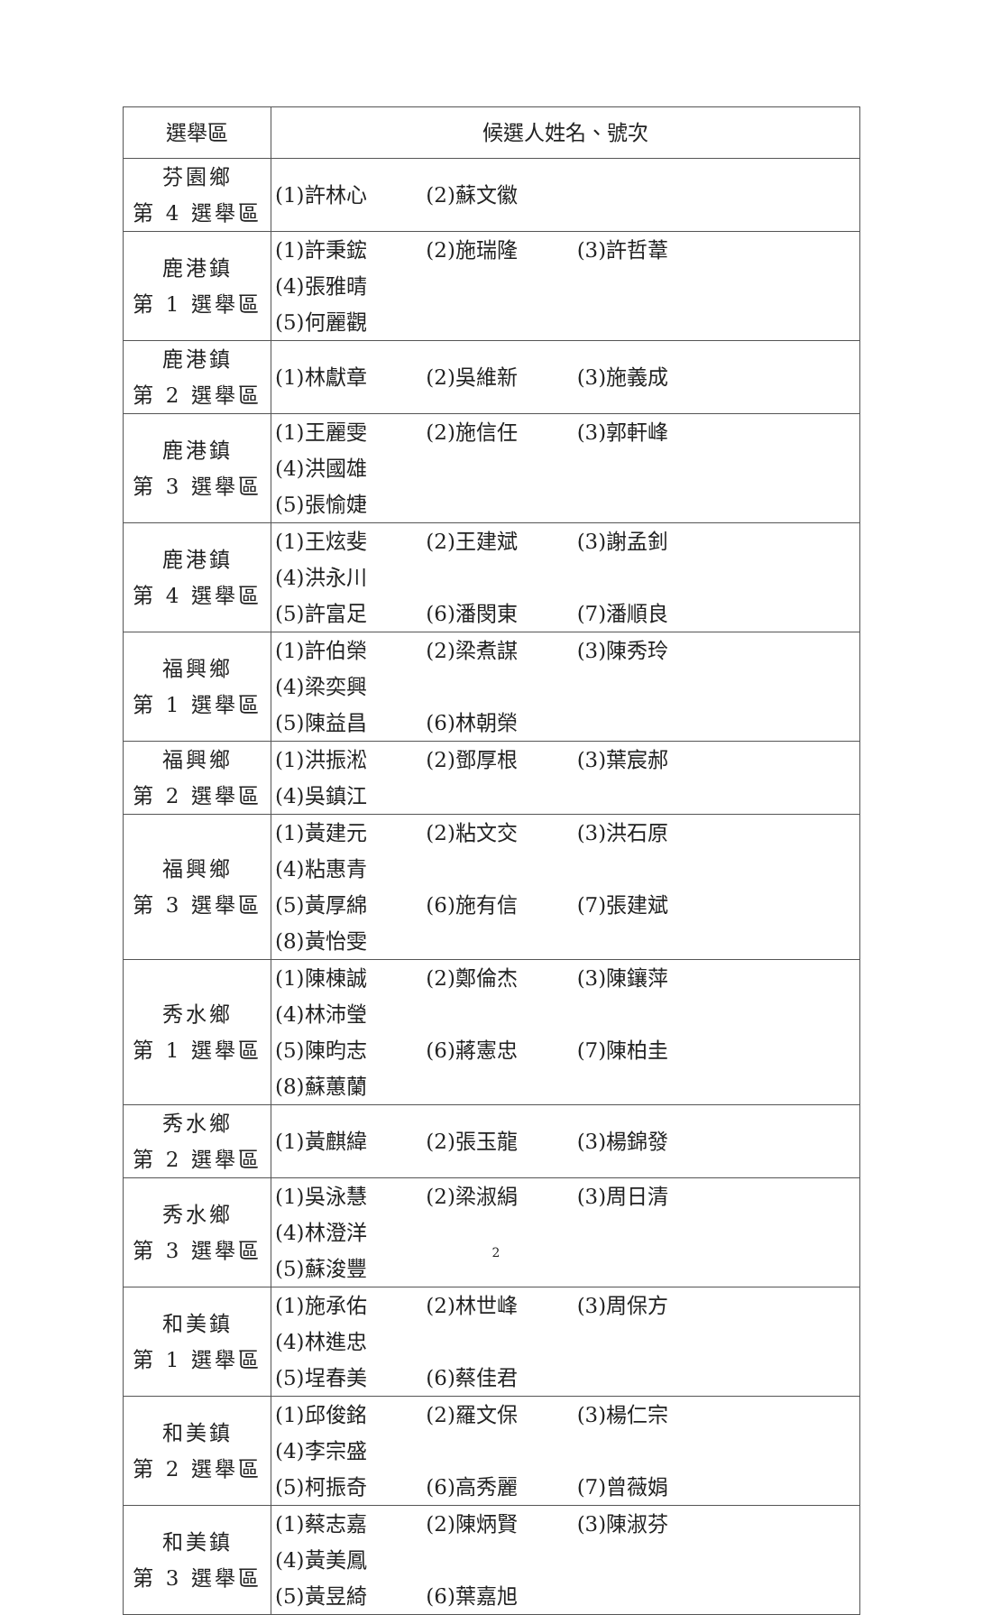| 選舉區 | 候選人姓名、號次 |
| --- | --- |
| 芬園鄉 第 4 選舉區 | (1)許林心 (2)蘇文徽 |
| 鹿港鎮 第 1 選舉區 | (1)許秉鋐 (2)施瑞隆 (3)許哲葦 (4)張雅晴 (5)何麗觀 |
| 鹿港鎮 第 2 選舉區 | (1)林獻章 (2)吳維新 (3)施義成 |
| 鹿港鎮 第 3 選舉區 | (1)王麗雯 (2)施信任 (3)郭軒峰 (4)洪國雄 (5)張愉婕 |
| 鹿港鎮 第 4 選舉區 | (1)王炫斐 (2)王建斌 (3)謝孟釗 (4)洪永川 (5)許富足 (6)潘閔東 (7)潘順良 |
| 福興鄉 第 1 選舉區 | (1)許伯榮 (2)梁煮謀 (3)陳秀玲 (4)梁奕興 (5)陳益昌 (6)林朝榮 |
| 福興鄉 第 2 選舉區 | (1)洪振淞 (2)鄧厚根 (3)葉宸郝 (4)吳鎮江 |
| 福興鄉 第 3 選舉區 | (1)黃建元 (2)粘文交 (3)洪石原 (4)粘惠青 (5)黃厚綿 (6)施有信 (7)張建斌 (8)黃怡雯 |
| 秀水鄉 第 1 選舉區 | (1)陳棟誠 (2)鄭倫杰 (3)陳鑲萍 (4)林沛瑩 (5)陳昀志 (6)蔣憲忠 (7)陳柏圭 (8)蘇蕙蘭 |
| 秀水鄉 第 2 選舉區 | (1)黃麒緯 (2)張玉龍 (3)楊錦發 |
| 秀水鄉 第 3 選舉區 | (1)吳泳慧 (2)梁淑絹 (3)周日清 (4)林澄洋 (5)蘇浚豐 |
| 和美鎮 第 1 選舉區 | (1)施承佑 (2)林世峰 (3)周保方 (4)林進忠 (5)埕春美 (6)蔡佳君 |
| 和美鎮 第 2 選舉區 | (1)邱俊銘 (2)羅文保 (3)楊仁宗 (4)李宗盛 (5)柯振奇 (6)高秀麗 (7)曾薇娟 |
| 和美鎮 第 3 選舉區 | (1)蔡志嘉 (2)陳炳賢 (3)陳淑芬 (4)黃美鳳 (5)黃昱綺 (6)葉嘉旭 |
2